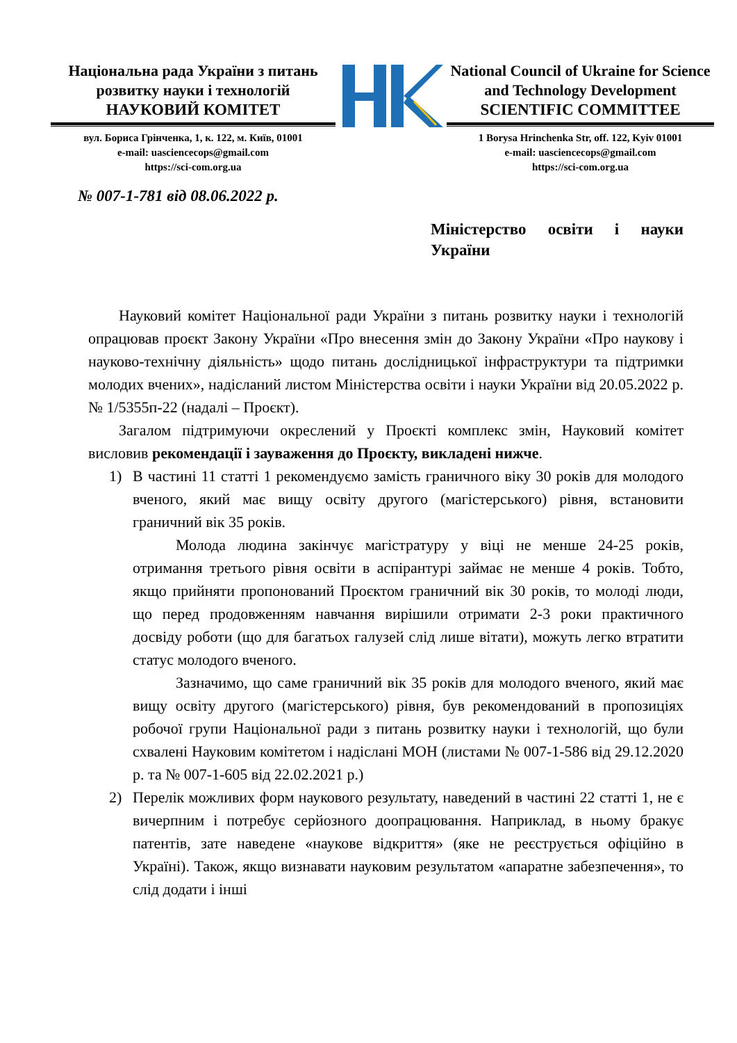Національна рада України з питань розвитку науки і технологій
НАУКОВИЙ КОМІТЕТ
вул. Бориса Грінченка, 1, к. 122, м. Київ, 01001
e-mail: uasciencecops@gmail.com
https://sci-com.org.ua
National Council of Ukraine for Science and Technology Development
SCIENTIFIC COMMITTEE
1 Borysa Hrinchenka Str, off. 122, Kyiv 01001
e-mail: uasciencecops@gmail.com
https://sci-com.org.ua
№ 007-1-781 від 08.06.2022 р.
Міністерство освіти і науки України
Науковий комітет Національної ради України з питань розвитку науки і технологій опрацював проєкт Закону України «Про внесення змін до Закону України «Про наукову і науково-технічну діяльність» щодо питань дослідницької інфраструктури та підтримки молодих вчених», надісланий листом Міністерства освіти і науки України від 20.05.2022 р. № 1/5355п-22 (надалі – Проєкт).
Загалом підтримуючи окреслений у Проєкті комплекс змін, Науковий комітет висловив рекомендації і зауваження до Проєкту, викладені нижче.
1) В частині 11 статті 1 рекомендуємо замість граничного віку 30 років для молодого вченого, який має вищу освіту другого (магістерського) рівня, встановити граничний вік 35 років.
Молода людина закінчує магістратуру у віці не менше 24-25 років, отримання третього рівня освіти в аспірантурі займає не менше 4 років. Тобто, якщо прийняти пропонований Проєктом граничний вік 30 років, то молоді люди, що перед продовженням навчання вирішили отримати 2-3 роки практичного досвіду роботи (що для багатьох галузей слід лише вітати), можуть легко втратити статус молодого вченого.
Зазначимо, що саме граничний вік 35 років для молодого вченого, який має вищу освіту другого (магістерського) рівня, був рекомендований в пропозиціях робочої групи Національної ради з питань розвитку науки і технологій, що були схвалені Науковим комітетом і надіслані МОН (листами № 007-1-586 від 29.12.2020 р. та № 007-1-605 від 22.02.2021 р.)
2) Перелік можливих форм наукового результату, наведений в частині 22 статті 1, не є вичерпним і потребує серйозного доопрацювання. Наприклад, в ньому бракує патентів, зате наведене «наукове відкриття» (яке не реєструється офіційно в Україні). Також, якщо визнавати науковим результатом «апаратне забезпечення», то слід додати і інші